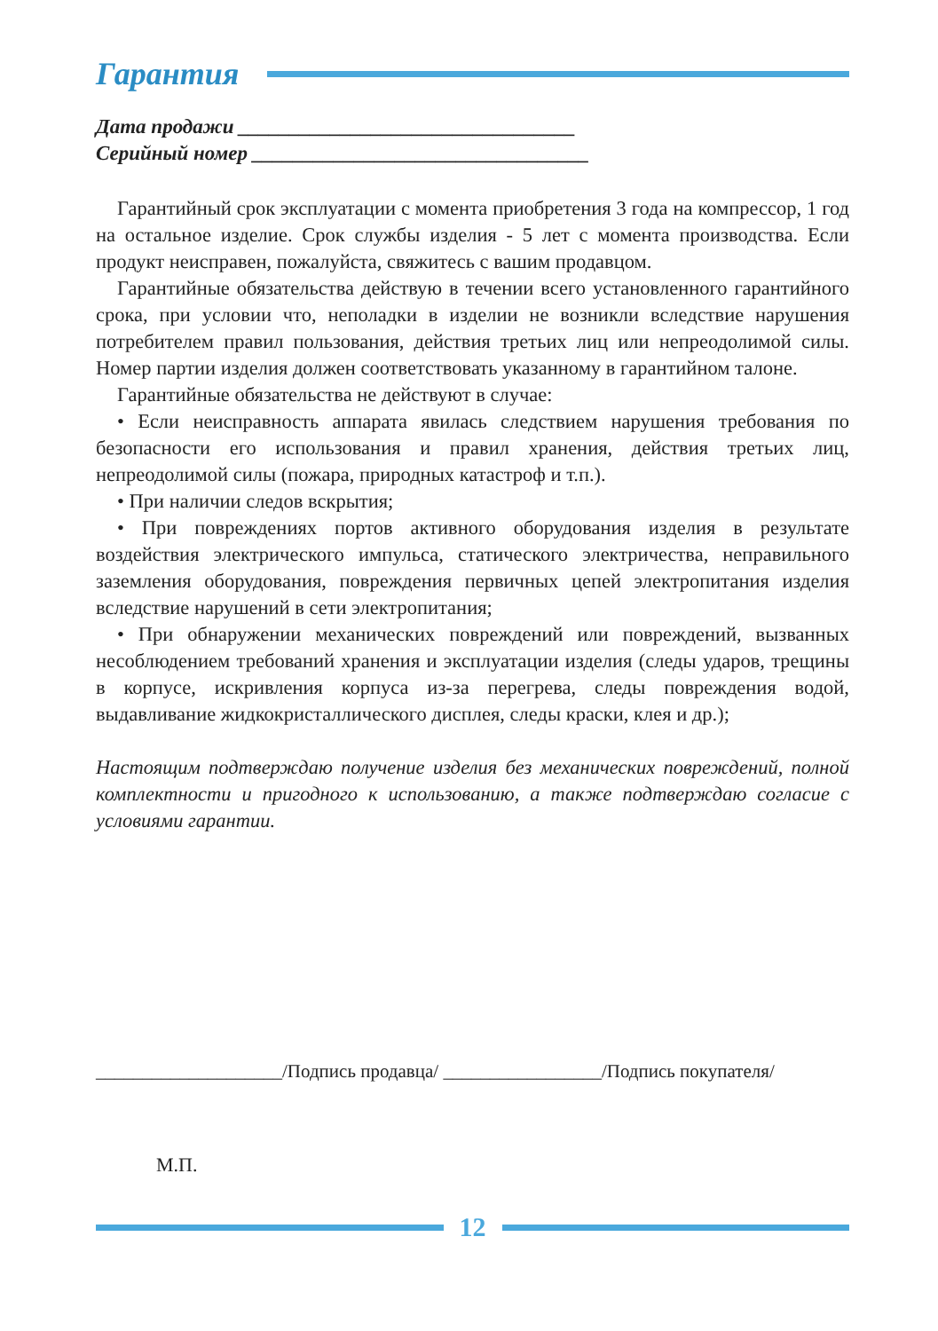Гарантия
Дата продажи _________________________________
Серийный номер _________________________________
Гарантийный срок эксплуатации с момента приобретения 3 года на компрессор, 1 год на остальное изделие. Срок службы изделия - 5 лет с момента производства. Если продукт неисправен, пожалуйста, свяжитесь с вашим продавцом.
Гарантийные обязательства действую в течении всего установленного гарантийного срока, при условии что, неполадки в изделии не возникли вследствие нарушения потребителем правил пользования, действия третьих лиц или непреодолимой силы. Номер партии изделия должен соответствовать указанному в гарантийном талоне.
Гарантийные обязательства не действуют в случае:
• Если неисправность аппарата явилась следствием нарушения требования по безопасности его использования и правил хранения, действия третьих лиц, непреодолимой силы (пожара, природных катастроф и т.п.).
• При наличии следов вскрытия;
• При повреждениях портов активного оборудования изделия в результате воздействия электрического импульса, статического электричества, неправильного заземления оборудования, повреждения первичных цепей электропитания изделия вследствие нарушений в сети электропитания;
• При обнаружении механических повреждений или повреждений, вызванных несоблюдением требований хранения и эксплуатации изделия (следы ударов, трещины в корпусе, искривления корпуса из-за перегрева, следы повреждения водой, выдавливание жидкокристаллического дисплея, следы краски, клея и др.);
Настоящим подтверждаю получение изделия без механических повреждений, полной комплектности и пригодного к использованию, а также подтверждаю согласие с условиями гарантии.
____________________/Подпись продавца/ _________________/Подпись покупателя/
М.П.
12